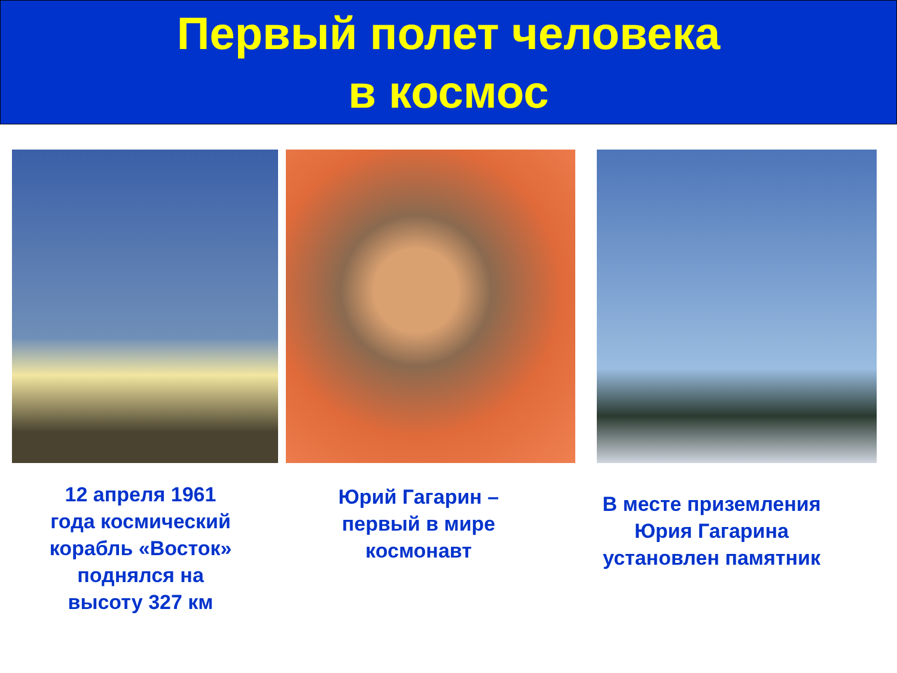Первый полет человека
в космос
12 апреля 1961
года космический
корабль «Восток»
поднялся на
высоту 327 км
Юрий Гагарин –
первый в мире
космонавт
В месте приземления
Юрия Гагарина
установлен памятник